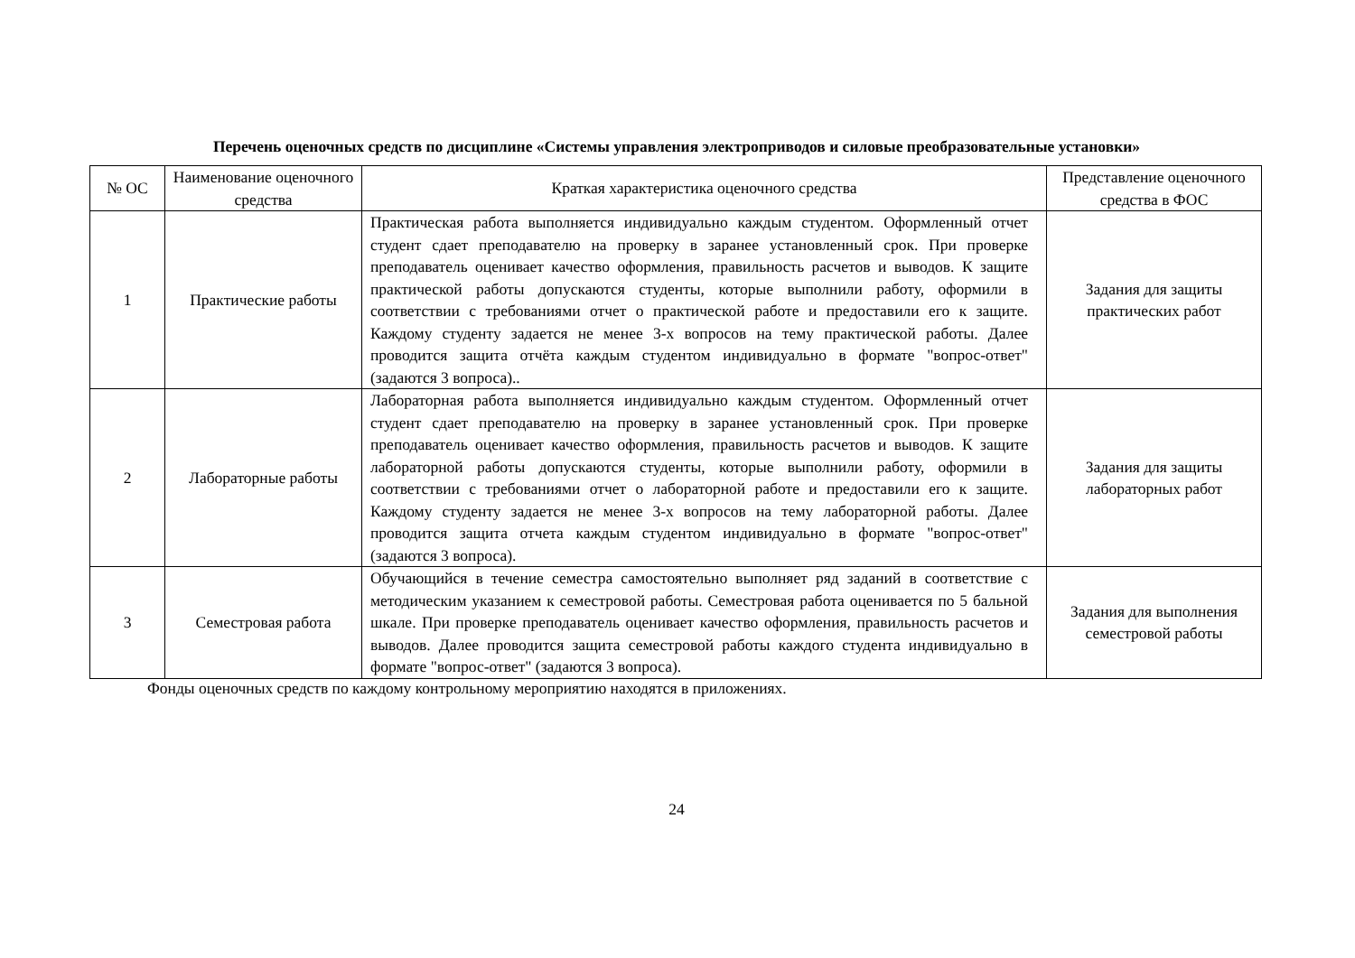Перечень оценочных средств по дисциплине «Системы управления электроприводов и силовые преобразовательные установки»
| № ОС | Наименование оценочного средства | Краткая характеристика оценочного средства | Представление оценочного средства в ФОС |
| --- | --- | --- | --- |
| 1 | Практические работы | Практическая работа выполняется индивидуально каждым студентом. Оформленный отчет студент сдает преподавателю на проверку в заранее установленный срок. При проверке преподаватель оценивает качество оформления, правильность расчетов и выводов. К защите практической работы допускаются студенты, которые выполнили работу, оформили в соответствии с требованиями отчет о практической работе и предоставили его к защите. Каждому студенту задается не менее 3-х вопросов на тему практической работы. Далее проводится защита отчёта каждым студентом индивидуально в формате "вопрос-ответ" (задаются 3 вопроса).. | Задания для защиты практических работ |
| 2 | Лабораторные работы | Лабораторная работа выполняется индивидуально каждым студентом. Оформленный отчет студент сдает преподавателю на проверку в заранее установленный срок. При проверке преподаватель оценивает качество оформления, правильность расчетов и выводов. К защите лабораторной работы допускаются студенты, которые выполнили работу, оформили в соответствии с требованиями отчет о лабораторной работе и предоставили его к защите. Каждому студенту задается не менее 3-х вопросов на тему лабораторной работы. Далее проводится защита отчета каждым студентом индивидуально в формате "вопрос-ответ" (задаются 3 вопроса). | Задания для защиты лабораторных работ |
| 3 | Семестровая работа | Обучающийся в течение семестра самостоятельно выполняет ряд заданий в соответствие с методическим указанием к семестровой работы. Семестровая работа оценивается по 5 бальной шкале. При проверке преподаватель оценивает качество оформления, правильность расчетов и выводов. Далее проводится защита семестровой работы каждого студента индивидуально в формате "вопрос-ответ" (задаются 3 вопроса). | Задания для выполнения семестровой работы |
Фонды оценочных средств по каждому контрольному мероприятию находятся в приложениях.
24